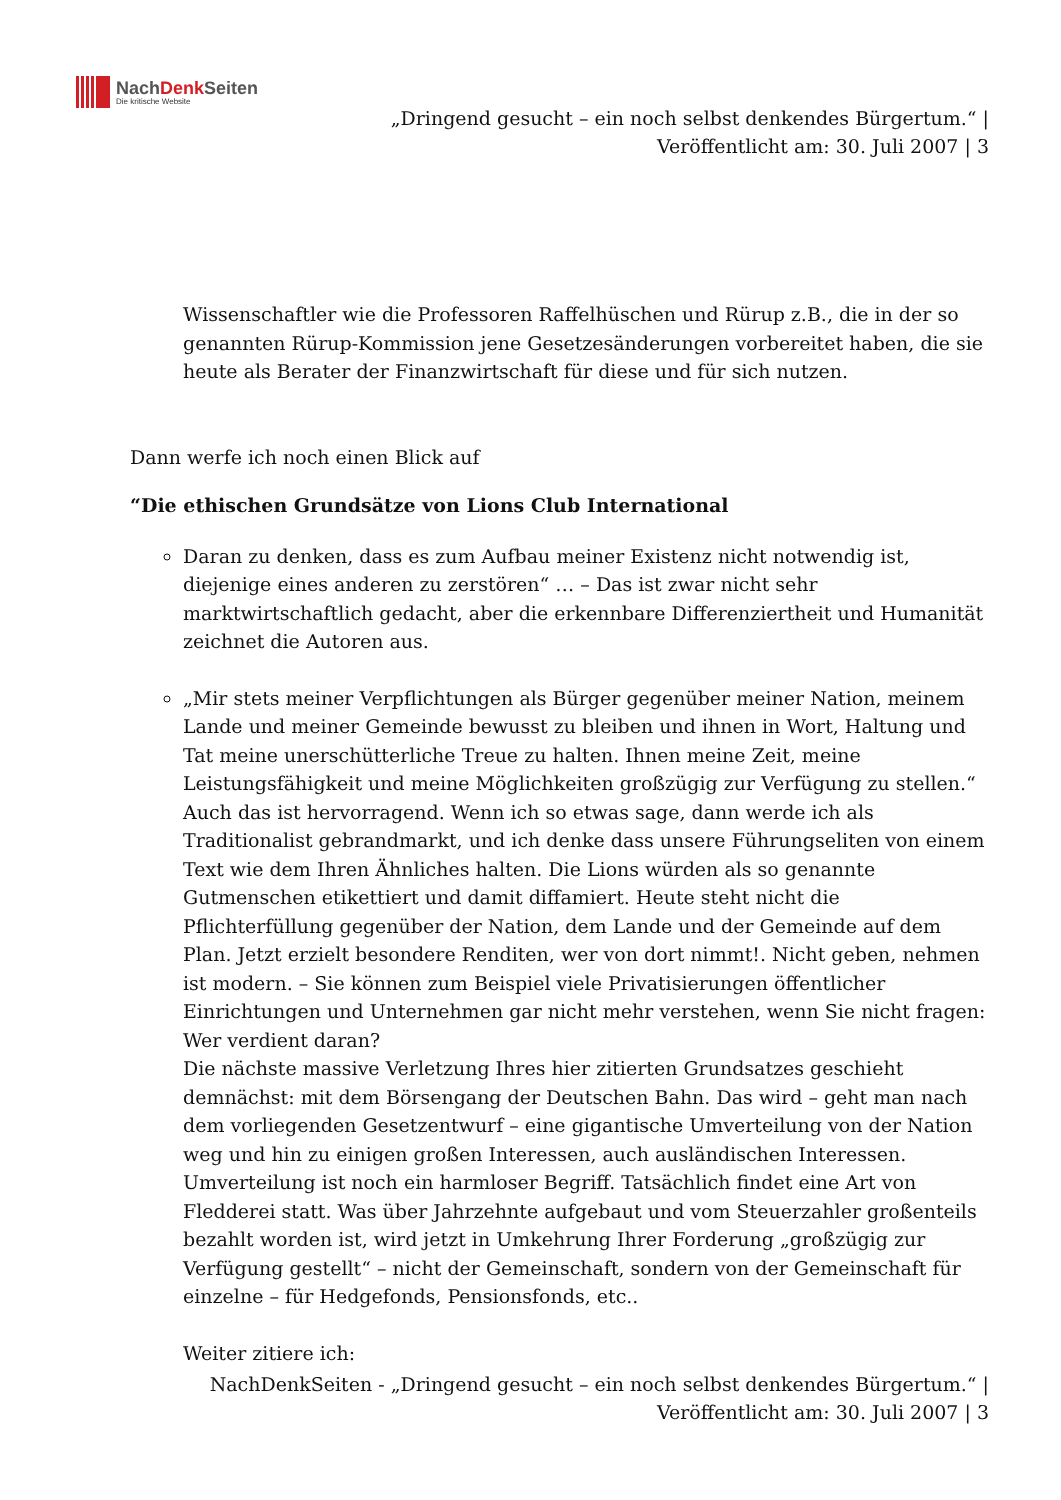NachDenk Seiten
Die kritische Website
„Dringend gesucht – ein noch selbst denkendes Bürgertum.“ |
Veröffentlicht am: 30. Juli 2007 | 3
Wissenschaftler wie die Professoren Raffelhüschen und Rürup z.B., die in der so genannten Rürup-Kommission jene Gesetzesänderungen vorbereitet haben, die sie heute als Berater der Finanzwirtschaft für diese und für sich nutzen.
Dann werfe ich noch einen Blick auf
“Die ethischen Grundsätze von Lions Club International
Daran zu denken, dass es zum Aufbau meiner Existenz nicht notwendig ist, diejenige eines anderen zu zerstören“ … – Das ist zwar nicht sehr marktwirtschaftlich gedacht, aber die erkennbare Differenziertheit und Humanität zeichnet die Autoren aus.
„Mir stets meiner Verpflichtungen als Bürger gegenüber meiner Nation, meinem Lande und meiner Gemeinde bewusst zu bleiben und ihnen in Wort, Haltung und Tat meine unerschütterliche Treue zu halten. Ihnen meine Zeit, meine Leistungsfähigkeit und meine Möglichkeiten großzügig zur Verfügung zu stellen.“
Auch das ist hervorragend. Wenn ich so etwas sage, dann werde ich als Traditionalist gebrandmarkt, und ich denke dass unsere Führungseliten von einem Text wie dem Ihren Ähnliches halten. Die Lions würden als so genannte Gutmenschen etikettiert und damit diffamiert. Heute steht nicht die Pflichterfüllung gegenüber der Nation, dem Lande und der Gemeinde auf dem Plan. Jetzt erzielt besondere Renditen, wer von dort nimmt!. Nicht geben, nehmen ist modern. – Sie können zum Beispiel viele Privatisierungen öffentlicher Einrichtungen und Unternehmen gar nicht mehr verstehen, wenn Sie nicht fragen: Wer verdient daran?
Die nächste massive Verletzung Ihres hier zitierten Grundsatzes geschieht demnächst: mit dem Börsengang der Deutschen Bahn. Das wird – geht man nach dem vorliegenden Gesetzentwurf – eine gigantische Umverteilung von der Nation weg und hin zu einigen großen Interessen, auch ausländischen Interessen. Umverteilung ist noch ein harmloser Begriff. Tatsächlich findet eine Art von Fledderei statt. Was über Jahrzehnte aufgebaut und vom Steuerzahler großenteils bezahlt worden ist, wird jetzt in Umkehrung Ihrer Forderung „großzügig zur Verfügung gestellt“ – nicht der Gemeinschaft, sondern von der Gemeinschaft für einzelne – für Hedgefonds, Pensionsfonds, etc..
Weiter zitiere ich:
NachDenkSeiten - „Dringend gesucht – ein noch selbst denkendes Bürgertum.“ |
Veröffentlicht am: 30. Juli 2007 | 3